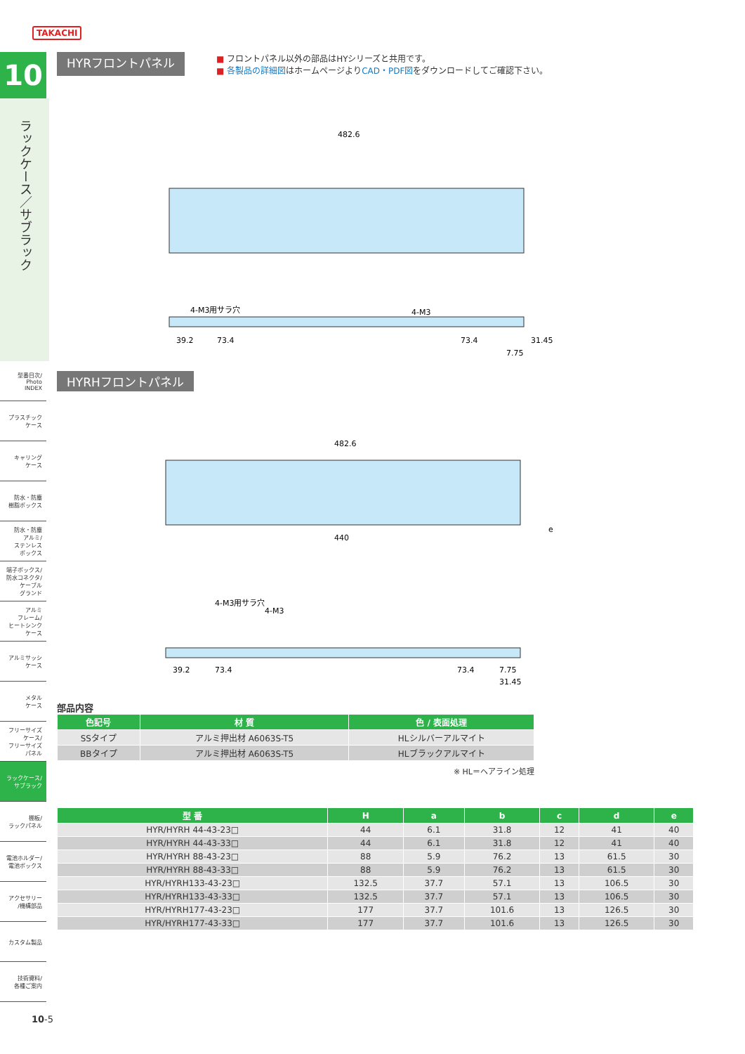TAKACHI
10
ラックケース／サブラック
型番目次/
Photo
INDEX
プラスチック
ケース
キャリング
ケース
防水・防塵
樹脂ボックス
防水・防塵
アルミ/
ステンレス
ボックス
端子ボックス/
防水コネクタ/
ケーブル
グランド
アルミ
フレーム/
ヒートシンク
ケース
アルミサッシ
ケース
メタル
ケース
フリーサイズ
ケース/
フリーサイズ
パネル
ラックケース/
サブラック
棚板/
ラックパネル
電池ホルダー/
電池ボックス
アクセサリー
/機構部品
カスタム製品
技術資料/
各種ご案内
HYRフロントパネル
■ フロントパネル以外の部品はHYシリーズと共用です。
■ 各製品の詳細図はホームページよりCAD・PDF図をダウンロードしてご確認下さい。
482.6
4-M3用サラ穴
4-M3
39.2
73.4
73.4
31.45
7.75
HYRHフロントパネル
482.6
440
e
4-M3用サラ穴
4-M3
39.2
73.4
73.4
7.75
31.45
部品内容
| 色記号 | 材 質 | 色 / 表面処理 |
| --- | --- | --- |
| SSタイプ | アルミ押出材 A6063S-T5 | HLシルバーアルマイト |
| BBタイプ | アルミ押出材 A6063S-T5 | HLブラックアルマイト |
※ HL＝ヘアライン処理
| 型 番 | H | a | b | c | d | e |
| --- | --- | --- | --- | --- | --- | --- |
| HYR/HYRH 44-43-23□ | 44 | 6.1 | 31.8 | 12 | 41 | 40 |
| HYR/HYRH 44-43-33□ | 44 | 6.1 | 31.8 | 12 | 41 | 40 |
| HYR/HYRH 88-43-23□ | 88 | 5.9 | 76.2 | 13 | 61.5 | 30 |
| HYR/HYRH 88-43-33□ | 88 | 5.9 | 76.2 | 13 | 61.5 | 30 |
| HYR/HYRH133-43-23□ | 132.5 | 37.7 | 57.1 | 13 | 106.5 | 30 |
| HYR/HYRH133-43-33□ | 132.5 | 37.7 | 57.1 | 13 | 106.5 | 30 |
| HYR/HYRH177-43-23□ | 177 | 37.7 | 101.6 | 13 | 126.5 | 30 |
| HYR/HYRH177-43-33□ | 177 | 37.7 | 101.6 | 13 | 126.5 | 30 |
10-5